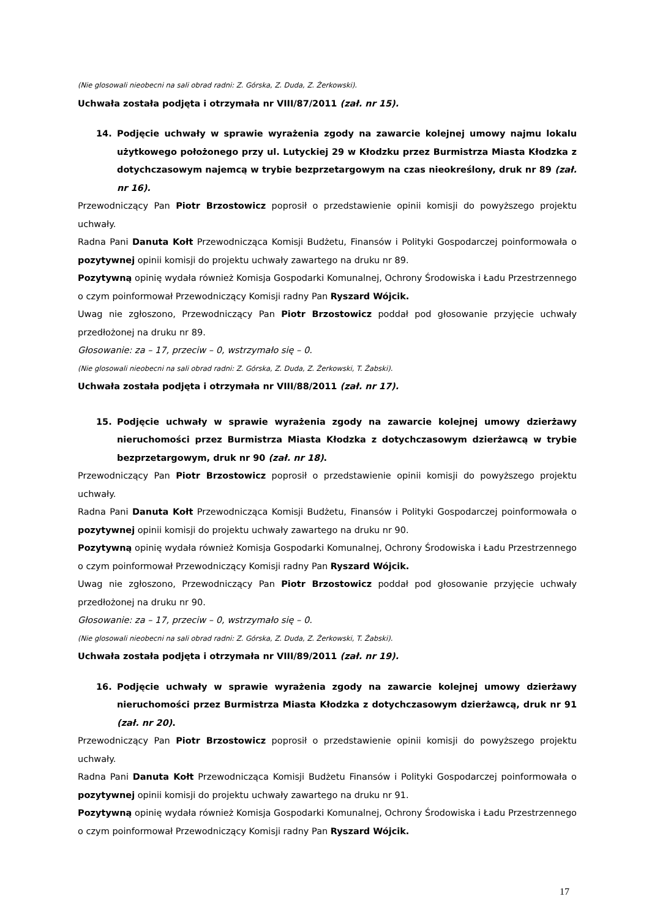(Nie glosowali nieobecni na sali obrad radni: Z. Górska, Z. Duda, Z. Żerkowski).
Uchwała została podjęta i otrzymała nr VIII/87/2011 (zał. nr 15).
14. Podjęcie uchwały w sprawie wyrażenia zgody na zawarcie kolejnej umowy najmu lokalu użytkowego położonego przy ul. Lutyckiej 29 w Kłodzku przez Burmistrza Miasta Kłodzka z dotychczasowym najemcą w trybie bezprzetargowym na czas nieokreślony, druk nr 89 (zał. nr 16).
Przewodniczący Pan Piotr Brzostowicz poprosił o przedstawienie opinii komisji do powyższego projektu uchwały.
Radna Pani Danuta Kołt Przewodnicząca Komisji Budżetu, Finansów i Polityki Gospodarczej poinformowała o pozytywnej opinii komisji do projektu uchwały zawartego na druku nr 89.
Pozytywną opinię wydała również Komisja Gospodarki Komunalnej, Ochrony Środowiska i Ładu Przestrzennego o czym poinformował Przewodniczący Komisji radny Pan Ryszard Wójcik.
Uwag nie zgłoszono, Przewodniczący Pan Piotr Brzostowicz poddał pod głosowanie przyjęcie uchwały przedłożonej na druku nr 89.
Głosowanie: za – 17, przeciw – 0, wstrzymało się – 0.
(Nie glosowali nieobecni na sali obrad radni: Z. Górska, Z. Duda, Z. Żerkowski, T. Żabski).
Uchwała została podjęta i otrzymała nr VIII/88/2011 (zał. nr 17).
15. Podjęcie uchwały w sprawie wyrażenia zgody na zawarcie kolejnej umowy dzierżawy nieruchomości przez Burmistrza Miasta Kłodzka z dotychczasowym dzierżawcą w trybie bezprzetargowym, druk nr 90 (zał. nr 18).
Przewodniczący Pan Piotr Brzostowicz poprosił o przedstawienie opinii komisji do powyższego projektu uchwały.
Radna Pani Danuta Kołt Przewodnicząca Komisji Budżetu, Finansów i Polityki Gospodarczej poinformowała o pozytywnej opinii komisji do projektu uchwały zawartego na druku nr 90.
Pozytywną opinię wydała również Komisja Gospodarki Komunalnej, Ochrony Środowiska i Ładu Przestrzennego o czym poinformował Przewodniczący Komisji radny Pan Ryszard Wójcik.
Uwag nie zgłoszono, Przewodniczący Pan Piotr Brzostowicz poddał pod głosowanie przyjęcie uchwały przedłożonej na druku nr 90.
Głosowanie: za – 17, przeciw – 0, wstrzymało się – 0.
(Nie glosowali nieobecni na sali obrad radni: Z. Górska, Z. Duda, Z. Żerkowski, T. Żabski).
Uchwała została podjęta i otrzymała nr VIII/89/2011 (zał. nr 19).
16. Podjęcie uchwały w sprawie wyrażenia zgody na zawarcie kolejnej umowy dzierżawy nieruchomości przez Burmistrza Miasta Kłodzka z dotychczasowym dzierżawcą, druk nr 91 (zał. nr 20).
Przewodniczący Pan Piotr Brzostowicz poprosił o przedstawienie opinii komisji do powyższego projektu uchwały.
Radna Pani Danuta Kołt Przewodnicząca Komisji Budżetu Finansów i Polityki Gospodarczej poinformowała o pozytywnej opinii komisji do projektu uchwały zawartego na druku nr 91.
Pozytywną opinię wydała również Komisja Gospodarki Komunalnej, Ochrony Środowiska i Ładu Przestrzennego o czym poinformował Przewodniczący Komisji radny Pan Ryszard Wójcik.
17